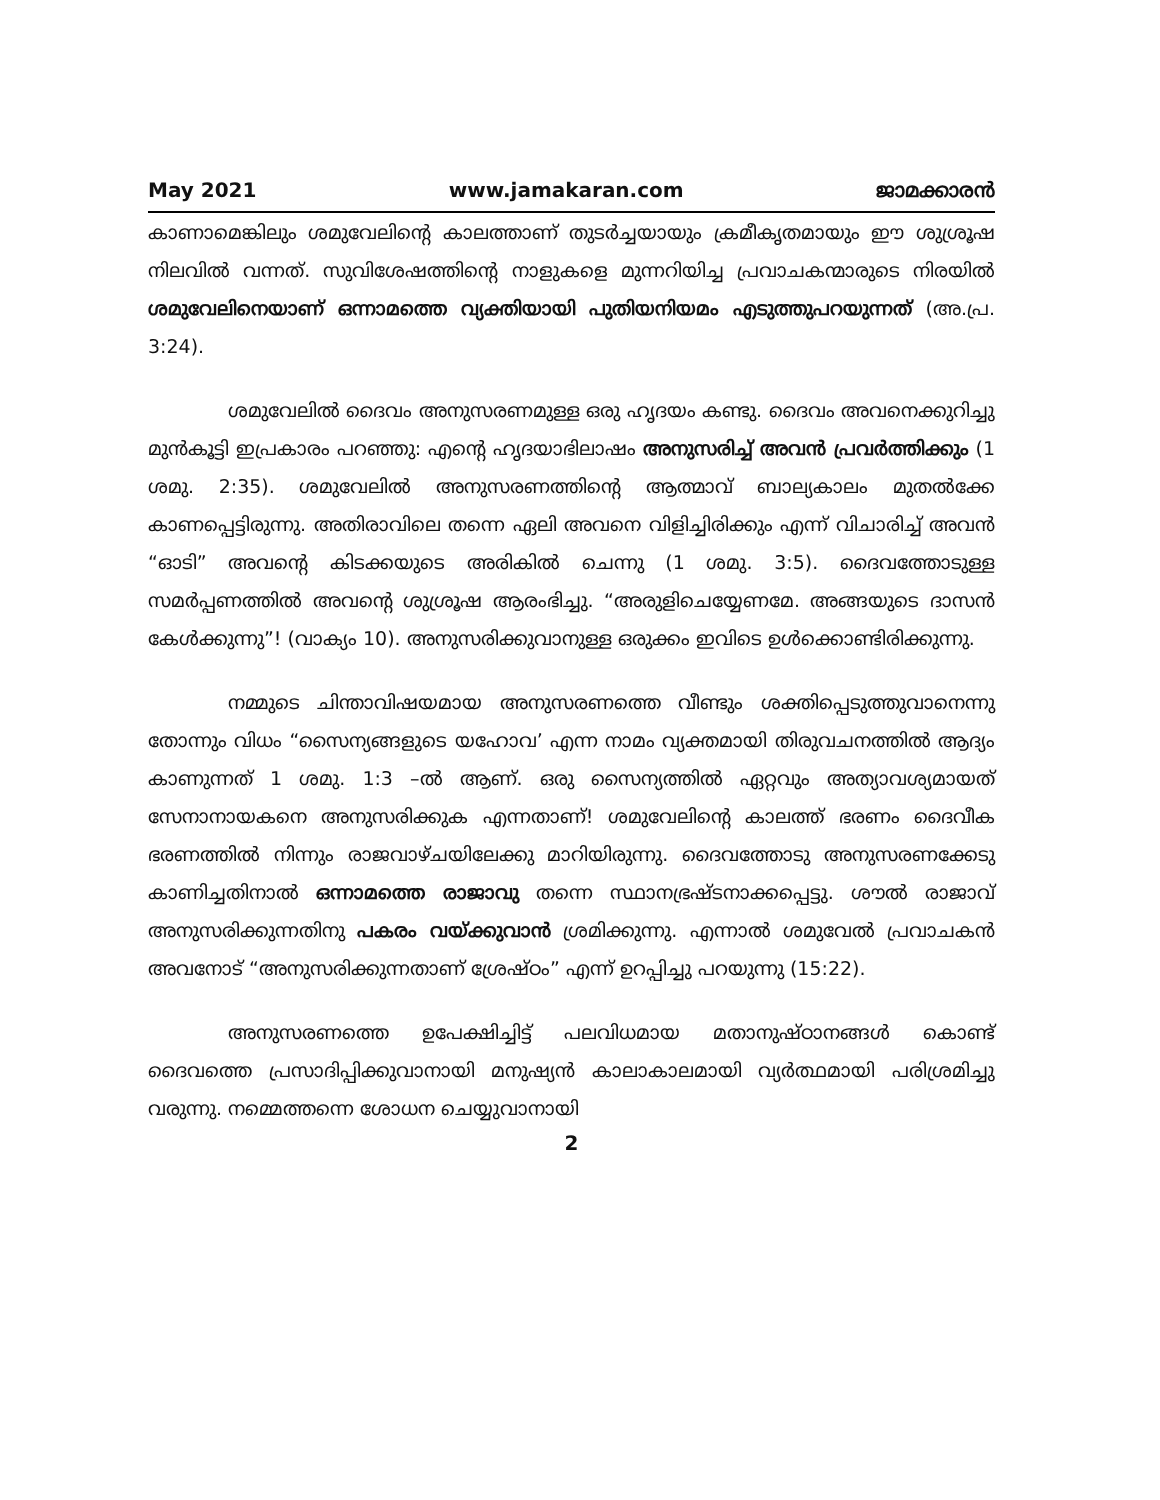May 2021 www.jamakaran.com ജാമക്കാരൻ
കാണാമെങ്കിലും ശമുവേലിന്റെ കാലത്താണ് തുടർച്ചയായും ക്രമീകൃതമായും ഈ ശുശ്രൂഷ നിലവിൽ വന്നത്. സുവിശേഷത്തിന്റെ നാളുകളെ മുന്നറിയിച്ച പ്രവാചകന്മാരുടെ നിരയിൽ ശമുവേലിനെയാണ് ഒന്നാമത്തെ വ്യക്തിയായി പുതിയനിയമം എടുത്തുപറയുന്നത് (അ.പ്ര. 3:24).
ശമുവേലിൽ ദൈവം അനുസരണമുള്ള ഒരു ഹൃദയം കണ്ടു. ദൈവം അവനെക്കുറിച്ചു മുൻകൂട്ടി ഇപ്രകാരം പറഞ്ഞു: എന്റെ ഹൃദയാഭിലാഷം അനുസരിച്ച് അവൻ പ്രവർത്തിക്കും (1 ശമു. 2:35). ശമുവേലിൽ അനുസരണത്തിന്റെ ആത്മാവ് ബാല്യകാലം മുതൽക്കേ കാണപ്പെട്ടിരുന്നു. അതിരാവിലെ തന്നെ ഏലി അവനെ വിളിച്ചിരിക്കും എന്ന് വിചാരിച്ച് അവൻ “ഓടി” അവന്റെ കിടക്കയുടെ അരികിൽ ചെന്നു (1 ശമു. 3:5). ദൈവത്തോടുള്ള സമർപ്പണത്തിൽ അവന്റെ ശുശ്രൂഷ ആരംഭിച്ചു. “അരുളിചെയ്യേണമേ. അങ്ങയുടെ ദാസൻ കേൾക്കുന്നു”! (വാക്യം 10). അനുസരിക്കുവാനുള്ള ഒരുക്കം ഇവിടെ ഉൾക്കൊണ്ടിരിക്കുന്നു.
നമ്മുടെ ചിന്താവിഷയമായ അനുസരണത്തെ വീണ്ടും ശക്തിപ്പെടുത്തുവാനെന്നു തോന്നും വിധം “സൈന്യങ്ങളുടെ യഹോവ’ എന്ന നാമം വ്യക്തമായി തിരുവചനത്തിൽ ആദ്യം കാണുന്നത് 1 ശമു. 1:3 –ൽ ആണ്. ഒരു സൈന്യത്തിൽ ഏറ്റവും അത്യാവശ്യമായത് സേനാനായകനെ അനുസരിക്കുക എന്നതാണ്! ശമുവേലിന്റെ കാലത്ത് ഭരണം ദൈവീക ഭരണത്തിൽ നിന്നും രാജവാഴ്ചയിലേക്കു മാറിയിരുന്നു. ദൈവത്തോടു അനുസരണക്കേടു കാണിച്ചതിനാൽ ഒന്നാമത്തെ രാജാവു തന്നെ സ്ഥാനഭ്രഷ്ടനാക്കപ്പെട്ടു. ശൗൽ രാജാവ് അനുസരിക്കുന്നതിനു പകരം വയ്ക്കുവാൻ ശ്രമിക്കുന്നു. എന്നാൽ ശമുവേൽ പ്രവാചകൻ അവനോട് “അനുസരിക്കുന്നതാണ് ശ്രേഷ്ഠം” എന്ന് ഉറപ്പിച്ചു പറയുന്നു (15:22).
അനുസരണത്തെ ഉപേക്ഷിച്ചിട്ട് പലവിധമായ മതാനുഷ്ഠാനങ്ങൾ കൊണ്ട് ദൈവത്തെ പ്രസാദിപ്പിക്കുവാനായി മനുഷ്യൻ കാലാകാലമായി വ്യർത്ഥമായി പരിശ്രമിച്ചു വരുന്നു. നമ്മെത്തന്നെ ശോധന ചെയ്യുവാനായി
2